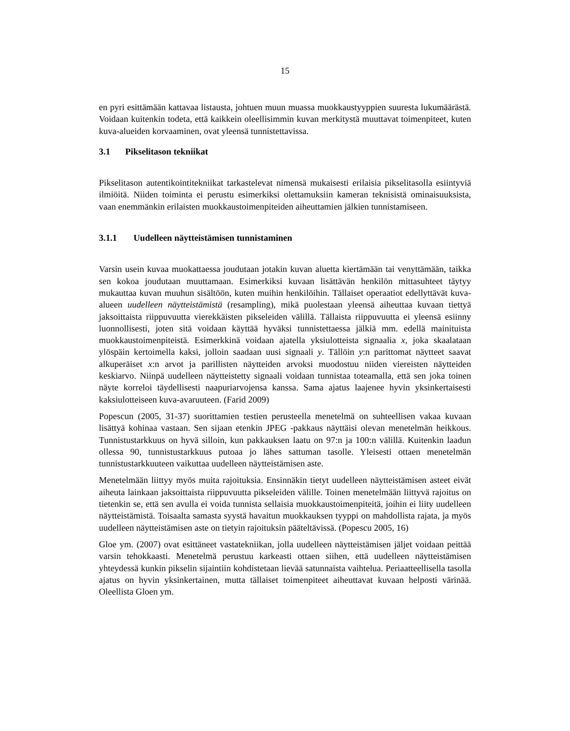15
en pyri esittämään kattavaa listausta, johtuen muun muassa muokkaustyyppien suuresta lukumäärästä. Voidaan kuitenkin todeta, että kaikkein oleellisimmin kuvan merkitystä muuttavat toimenpiteet, kuten kuva-alueiden korvaaminen, ovat yleensä tunnistettavissa.
3.1 Pikselitason tekniikat
Pikselitason autentikointitekniikat tarkastelevat nimensä mukaisesti erilaisia pikselitasolla esiintyviä ilmiöitä. Niiden toiminta ei perustu esimerkiksi olettamuksiin kameran teknisistä ominaisuuksista, vaan enemmänkin erilaisten muokkaustoimenpiteiden aiheuttamien jälkien tunnistamiseen.
3.1.1 Uudelleen näytteistämisen tunnistaminen
Varsin usein kuvaa muokattaessa joudutaan jotakin kuvan aluetta kiertämään tai venyttämään, taikka sen kokoa joudutaan muuttamaan. Esimerkiksi kuvaan lisättävän henkilön mittasuhteet täytyy mukauttaa kuvan muuhun sisältöön, kuten muihin henkilöihin. Tällaiset operaatiot edellyttävät kuva-alueen uudelleen näytteistämistä (resampling), mikä puolestaan yleensä aiheuttaa kuvaan tiettyä jaksoittaista riippuvuutta vierekkäisten pikseleiden välillä. Tällaista riippuvuutta ei yleensä esiinny luonnollisesti, joten sitä voidaan käyttää hyväksi tunnistettaessa jälkiä mm. edellä mainituista muokkaustoimenpiteistä. Esimerkkinä voidaan ajatella yksiulotteista signaalia x, joka skaalataan ylöspäin kertoimella kaksi, jolloin saadaan uusi signaali y. Tällöin y:n parittomat näytteet saavat alkuperäiset x:n arvot ja parillisten näytteiden arvoksi muodostuu niiden viereisten näytteiden keskiarvo. Niinpä uudelleen näytteistetty signaali voidaan tunnistaa toteamalla, että sen joka toinen näyte korreloi täydellisesti naapuriarvojensa kanssa. Sama ajatus laajenee hyvin yksinkertaisesti kaksiulotteiseen kuva-avaruuteen. (Farid 2009)
Popescun (2005, 31-37) suorittamien testien perusteella menetelmä on suhteellisen vakaa kuvaan lisättyä kohinaa vastaan. Sen sijaan etenkin JPEG -pakkaus näyttäisi olevan menetelmän heikkous. Tunnistustarkkuus on hyvä silloin, kun pakkauksen laatu on 97:n ja 100:n välillä. Kuitenkin laadun ollessa 90, tunnistustarkkuus putoaa jo lähes sattuman tasolle. Yleisesti ottaen menetelmän tunnistustarkkuuteen vaikuttaa uudelleen näytteistämisen aste.
Menetelmään liittyy myös muita rajoituksia. Ensinnäkin tietyt uudelleen näytteistämisen asteet eivät aiheuta lainkaan jaksoittaista riippuvuutta pikseleiden välille. Toinen menetelmään liittyvä rajoitus on tietenkin se, että sen avulla ei voida tunnista sellaisia muokkaustoimenpiteitä, joihin ei liity uudelleen näytteistämistä. Toisaalta samasta syystä havaitun muokkauksen tyyppi on mahdollista rajata, ja myös uudelleen näytteistämisen aste on tietyin rajoituksin pääteltävissä. (Popescu 2005, 16)
Gloe ym. (2007) ovat esittäneet vastatekniikan, jolla uudelleen näytteistämisen jäljet voidaan peittää varsin tehokkaasti. Menetelmä perustuu karkeasti ottaen siihen, että uudelleen näytteistämisen yhteydessä kunkin pikselin sijaintiin kohdistetaan lievää satunnaista vaihtelua. Periaatteellisella tasolla ajatus on hyvin yksinkertainen, mutta tällaiset toimenpiteet aiheuttavat kuvaan helposti värinää. Oleellista Gloen ym.